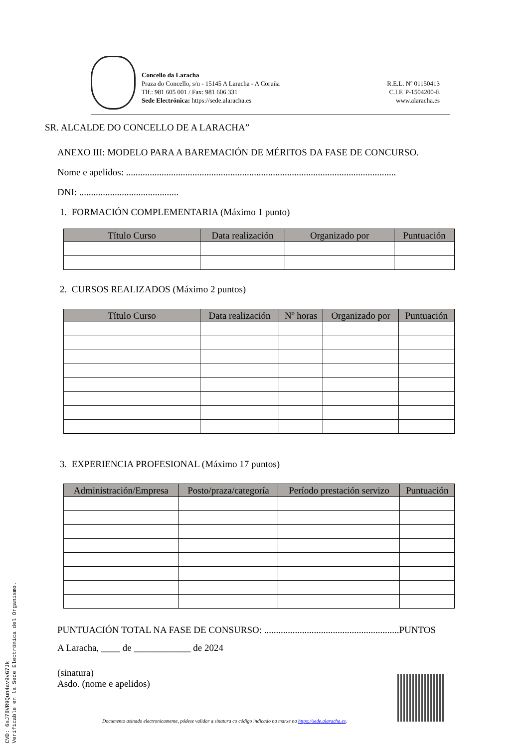Concello da Laracha
Praza do Concello, s/n - 15145 A Laracha - A Coruña
Tlf.: 981 605 001 / Fax: 981 606 331
Sede Electrónica: https://sede.alaracha.es
R.E.L. Nº 01150413
C.I.F. P-1504200-E
www.alaracha.es
SR. ALCALDE DO CONCELLO DE A LARACHA”
ANEXO III: MODELO PARA A BAREMACIÓN DE MÉRITOS DA FASE DE CONCURSO.
Nome e apelidos: ..................................................................................................................
DNI: ..........................................
1. FORMACIÓN COMPLEMENTARIA (Máximo 1 punto)
| Título Curso | Data realización | Organizado por | Puntuación |
| --- | --- | --- | --- |
2. CURSOS REALIZADOS (Máximo 2 puntos)
| Título Curso | Data realización | Nº horas | Organizado por | Puntuación |
| --- | --- | --- | --- | --- |
3. EXPERIENCIA PROFESIONAL (Máximo 17 puntos)
| Administración/Empresa | Posto/praza/categoría | Período prestación servizo | Puntuación |
| --- | --- | --- | --- |
PUNTUACIÓN TOTAL NA FASE DE CONSURSO: .........................................................PUNTOS
A Laracha, ____ de ____________ de 2024
(sinatura)
Asdo. (nome e apelidos)
Documento asinado electronicamente, pódese validar a sinatura co código indicado na marxe na https://sede.alaracha.es.
CVD: 6sJ78VR9Qun4av9vG7Jk
Verificable en la Sede Electrónica del Organismo.